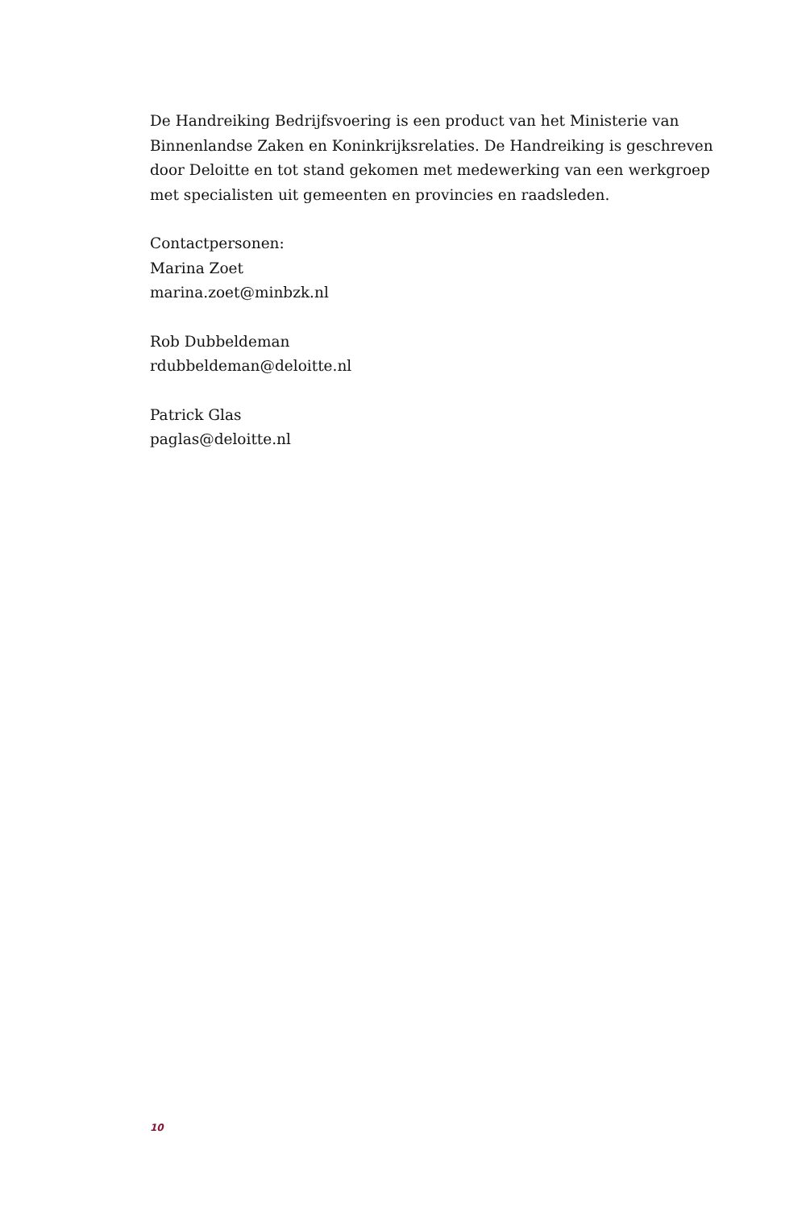De Handreiking Bedrijfsvoering is een product van het Ministerie van Binnenlandse Zaken en Koninkrijksrelaties. De Handreiking is geschreven door Deloitte en tot stand gekomen met medewerking van een werkgroep met specialisten uit gemeenten en provincies en raadsleden.
Contactpersonen:
Marina Zoet
marina.zoet@minbzk.nl
Rob Dubbeldeman
rdubbeldeman@deloitte.nl
Patrick Glas
paglas@deloitte.nl
10